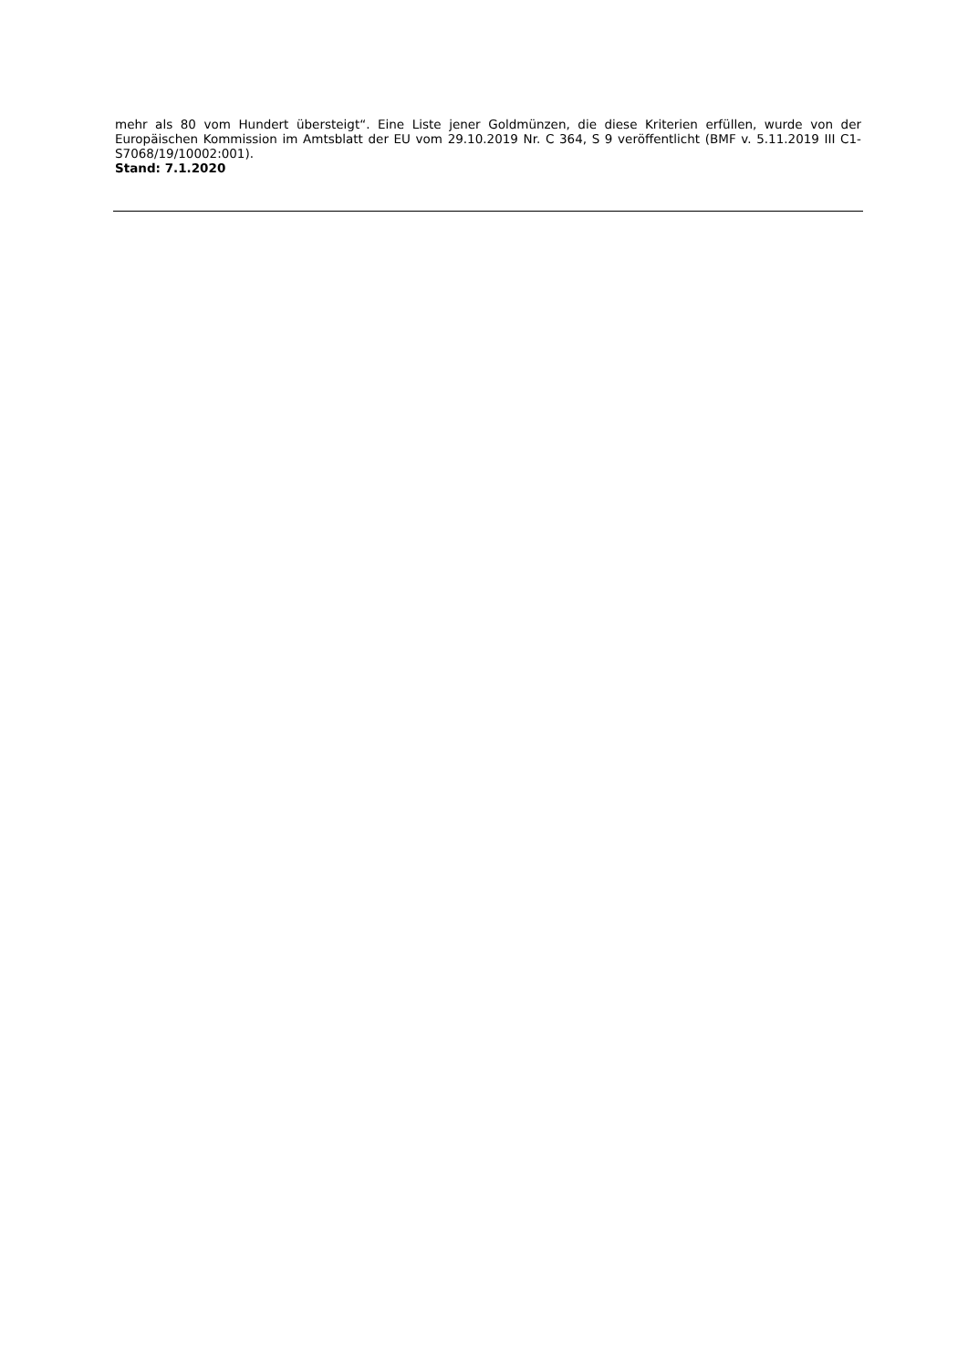mehr als 80 vom Hundert übersteigt“. Eine Liste jener Goldmünzen, die diese Kriterien erfüllen, wurde von der Europäischen Kommission im Amtsblatt der EU vom 29.10.2019 Nr. C 364, S 9 veröffentlicht (BMF v. 5.11.2019 III C1-S7068/19/10002:001).
Stand: 7.1.2020